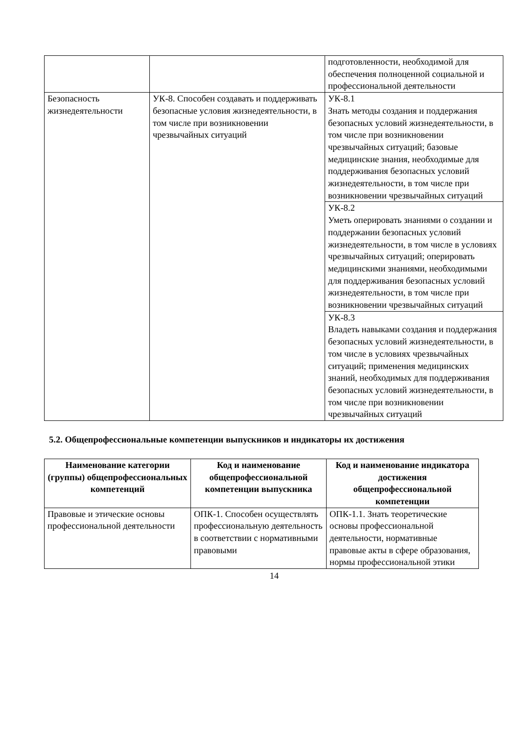| | | подготовленности, необходимой для обеспечения полноценной социальной и профессиональной деятельности |
| Безопасность жизнедеятельности | УК-8. Способен создавать и поддерживать безопасные условия жизнедеятельности, в том числе при возникновении чрезвычайных ситуаций | УК-8.1 Знать методы создания и поддержания безопасных условий жизнедеятельности, в том числе при возникновении чрезвычайных ситуаций; базовые медицинские знания, необходимые для поддерживания безопасных условий жизнедеятельности, в том числе при возникновении чрезвычайных ситуаций |
| | | УК-8.2 Уметь оперировать знаниями о создании и поддержании безопасных условий жизнедеятельности, в том числе в условиях чрезвычайных ситуаций; оперировать медицинскими знаниями, необходимыми для поддерживания безопасных условий жизнедеятельности, в том числе при возникновении чрезвычайных ситуаций |
| | | УК-8.3 Владеть навыками создания и поддержания безопасных условий жизнедеятельности, в том числе в условиях чрезвычайных ситуаций; применения медицинских знаний, необходимых для поддерживания безопасных условий жизнедеятельности, в том числе при возникновении чрезвычайных ситуаций |
5.2. Общепрофессиональные компетенции выпускников и индикаторы их достижения
| Наименование категории (группы) общепрофессиональных компетенций | Код и наименование общепрофессиональной компетенции выпускника | Код и наименование индикатора достижения общепрофессиональной компетенции |
| --- | --- | --- |
| Правовые и этические основы профессиональной деятельности | ОПК-1. Способен осуществлять профессиональную деятельность в соответствии с нормативными правовыми | ОПК-1.1. Знать теоретические основы профессиональной деятельности, нормативные правовые акты в сфере образования, нормы профессиональной этики |
14